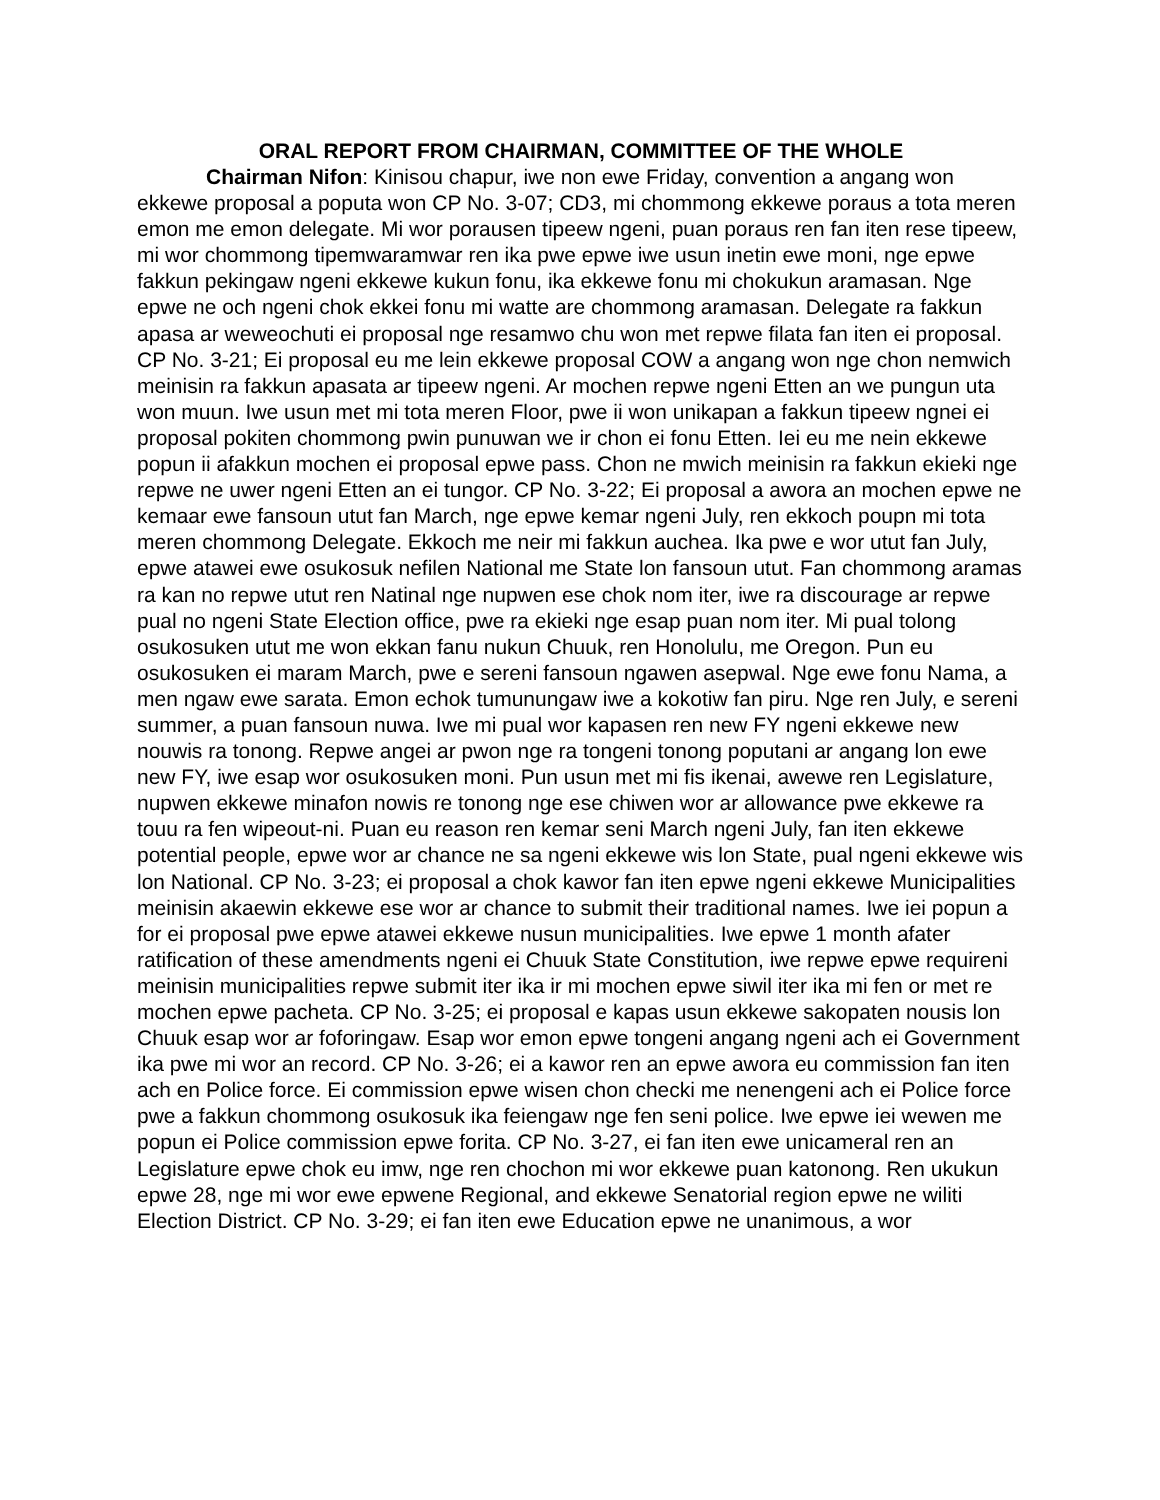ORAL REPORT FROM CHAIRMAN, COMMITTEE OF THE WHOLE
Chairman Nifon: Kinisou chapur, iwe non ewe Friday, convention a angang won ekkewe proposal a poputa won CP No. 3-07; CD3, mi chommong ekkewe poraus a tota meren emon me emon delegate. Mi wor porausen tipeew ngeni, puan poraus ren fan iten rese tipeew, mi wor chommong tipemwaramwar ren ika pwe epwe iwe usun inetin ewe moni, nge epwe fakkun pekingaw ngeni ekkewe kukun fonu, ika ekkewe fonu mi chokukun aramasan. Nge epwe ne och ngeni chok ekkei fonu mi watte are chommong aramasan. Delegate ra fakkun apasa ar weweochuti ei proposal nge resamwo chu won met repwe filata fan iten ei proposal. CP No. 3-21; Ei proposal eu me lein ekkewe proposal COW a angang won nge chon nemwich meinisin ra fakkun apasata ar tipeew ngeni. Ar mochen repwe ngeni Etten an we pungun uta won muun. Iwe usun met mi tota meren Floor, pwe ii won unikapan a fakkun tipeew ngnei ei proposal pokiten chommong pwin punuwan we ir chon ei fonu Etten. Iei eu me nein ekkewe popun ii afakkun mochen ei proposal epwe pass. Chon ne mwich meinisin ra fakkun ekieki nge repwe ne uwer ngeni Etten an ei tungor. CP No. 3-22; Ei proposal a awora an mochen epwe ne kemaar ewe fansoun utut fan March, nge epwe kemar ngeni July, ren ekkoch poupn mi tota meren chommong Delegate. Ekkoch me neir mi fakkun auchea. Ika pwe e wor utut fan July, epwe atawei ewe osukosuk nefilen National me State lon fansoun utut. Fan chommong aramas ra kan no repwe utut ren Natinal nge nupwen ese chok nom iter, iwe ra discourage ar repwe pual no ngeni State Election office, pwe ra ekieki nge esap puan nom iter. Mi pual tolong osukosuken utut me won ekkan fanu nukun Chuuk, ren Honolulu, me Oregon. Pun eu osukosuken ei maram March, pwe e sereni fansoun ngawen asepwal. Nge ewe fonu Nama, a men ngaw ewe sarata. Emon echok tumunungaw iwe a kokotiw fan piru. Nge ren July, e sereni summer, a puan fansoun nuwa. Iwe mi pual wor kapasen ren new FY ngeni ekkewe new nouwis ra tonong. Repwe angei ar pwon nge ra tongeni tonong poputani ar angang lon ewe new FY, iwe esap wor osukosuken moni. Pun usun met mi fis ikenai, awewe ren Legislature, nupwen ekkewe minafon nowis re tonong nge ese chiwen wor ar allowance pwe ekkewe ra touu ra fen wipeout-ni. Puan eu reason ren kemar seni March ngeni July, fan iten ekkewe potential people, epwe wor ar chance ne sa ngeni ekkewe wis lon State, pual ngeni ekkewe wis lon National. CP No. 3-23; ei proposal a chok kawor fan iten epwe ngeni ekkewe Municipalities meinisin akaewin ekkewe ese wor ar chance to submit their traditional names. Iwe iei popun a for ei proposal pwe epwe atawei ekkewe nusun municipalities. Iwe epwe 1 month afater ratification of these amendments ngeni ei Chuuk State Constitution, iwe repwe epwe requireni meinisin municipalities repwe submit iter ika ir mi mochen epwe siwil iter ika mi fen or met re mochen epwe pacheta. CP No. 3-25; ei proposal e kapas usun ekkewe sakopaten nousis lon Chuuk esap wor ar foforingaw. Esap wor emon epwe tongeni angang ngeni ach ei Government ika pwe mi wor an record. CP No. 3-26; ei a kawor ren an epwe awora eu commission fan iten ach en Police force. Ei commission epwe wisen chon checki me nenengeni ach ei Police force pwe a fakkun chommong osukosuk ika feiengaw nge fen seni police. Iwe epwe iei wewen me popun ei Police commission epwe forita. CP No. 3-27, ei fan iten ewe unicameral ren an Legislature epwe chok eu imw, nge ren chochon mi wor ekkewe puan katonong. Ren ukukun epwe 28, nge mi wor ewe epwene Regional, and ekkewe Senatorial region epwe ne wiliti Election District. CP No. 3-29; ei fan iten ewe Education epwe ne unanimous, a wor